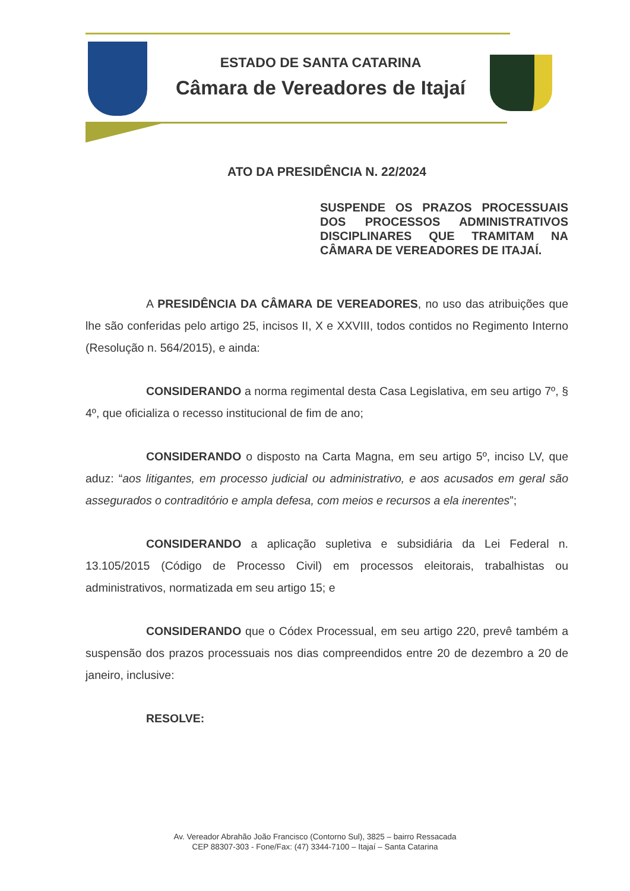ESTADO DE SANTA CATARINA
Câmara de Vereadores de Itajaí
ATO DA PRESIDÊNCIA N. 22/2024
SUSPENDE OS PRAZOS PROCESSUAIS DOS PROCESSOS ADMINISTRATIVOS DISCIPLINARES QUE TRAMITAM NA CÂMARA DE VEREADORES DE ITAJAÍ.
A PRESIDÊNCIA DA CÂMARA DE VEREADORES, no uso das atribuições que lhe são conferidas pelo artigo 25, incisos II, X e XXVIII, todos contidos no Regimento Interno (Resolução n. 564/2015), e ainda:
CONSIDERANDO a norma regimental desta Casa Legislativa, em seu artigo 7º, § 4º, que oficializa o recesso institucional de fim de ano;
CONSIDERANDO o disposto na Carta Magna, em seu artigo 5º, inciso LV, que aduz: “aos litigantes, em processo judicial ou administrativo, e aos acusados em geral são assegurados o contraditório e ampla defesa, com meios e recursos a ela inerentes”;
CONSIDERANDO a aplicação supletiva e subsidiária da Lei Federal n. 13.105/2015 (Código de Processo Civil) em processos eleitorais, trabalhistas ou administrativos, normatizada em seu artigo 15; e
CONSIDERANDO que o Códex Processual, em seu artigo 220, prevê também a suspensão dos prazos processuais nos dias compreendidos entre 20 de dezembro a 20 de janeiro, inclusive:
RESOLVE:
Av. Vereador Abrahão João Francisco (Contorno Sul), 3825 – bairro Ressacada
CEP 88307-303 - Fone/Fax: (47) 3344-7100 – Itajaí – Santa Catarina